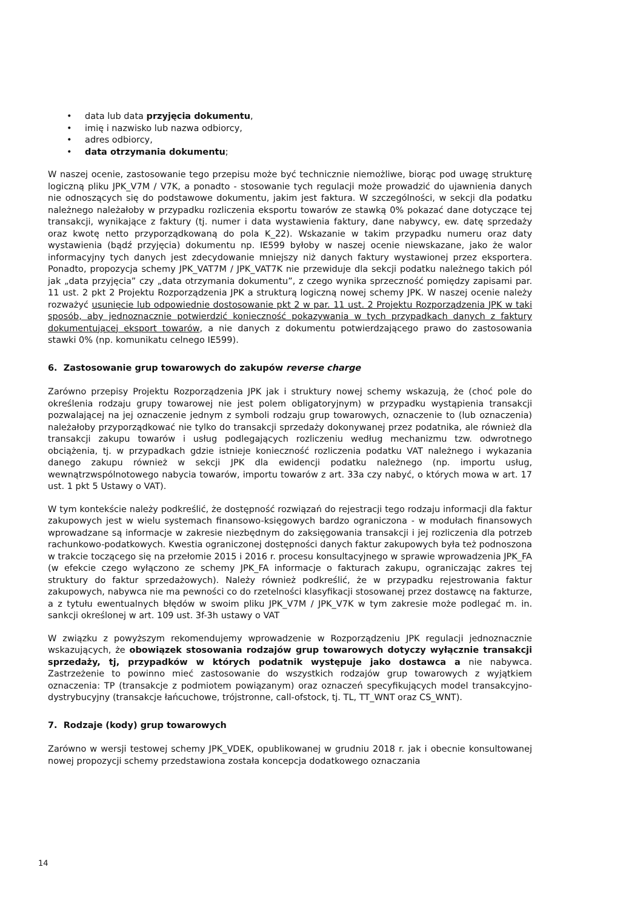• data lub data przyjęcia dokumentu,
• imię i nazwisko lub nazwa odbiorcy,
• adres odbiorcy,
• data otrzymania dokumentu;
W naszej ocenie, zastosowanie tego przepisu może być technicznie niemożliwe, biorąc pod uwagę strukturę logiczną pliku JPK_V7M / V7K, a ponadto - stosowanie tych regulacji może prowadzić do ujawnienia danych nie odnoszących się do podstawowe dokumentu, jakim jest faktura. W szczególności, w sekcji dla podatku należnego należałoby w przypadku rozliczenia eksportu towarów ze stawką 0% pokazać dane dotyczące tej transakcji, wynikające z faktury (tj. numer i data wystawienia faktury, dane nabywcy, ew. datę sprzedaży oraz kwotę netto przyporządkowaną do pola K_22). Wskazanie w takim przypadku numeru oraz daty wystawienia (bądź przyjęcia) dokumentu np. IE599 byłoby w naszej ocenie niewskazane, jako że walor informacyjny tych danych jest zdecydowanie mniejszy niż danych faktury wystawionej przez eksportera. Ponadto, propozycja schemy JPK_VAT7M / JPK_VAT7K nie przewiduje dla sekcji podatku należnego takich pól jak „data przyjęcia” czy „data otrzymania dokumentu”, z czego wynika sprzeczność pomiędzy zapisami par. 11 ust. 2 pkt 2 Projektu Rozporządzenia JPK a strukturą logiczną nowej schemy JPK. W naszej ocenie należy rozważyć usunięcie lub odpowiednie dostosowanie pkt 2 w par. 11 ust. 2 Projektu Rozporządzenia JPK w taki sposób, aby jednoznacznie potwierdzić konieczność pokazywania w tych przypadkach danych z faktury dokumentującej eksport towarów, a nie danych z dokumentu potwierdzającego prawo do zastosowania stawki 0% (np. komunikatu celnego IE599).
6. Zastosowanie grup towarowych do zakupów reverse charge
Zarówno przepisy Projektu Rozporządzenia JPK jak i struktury nowej schemy wskazują, że (choć pole do określenia rodzaju grupy towarowej nie jest polem obligatoryjnym) w przypadku wystąpienia transakcji pozwalającej na jej oznaczenie jednym z symboli rodzaju grup towarowych, oznaczenie to (lub oznaczenia) należałoby przyporządkować nie tylko do transakcji sprzedaży dokonywanej przez podatnika, ale również dla transakcji zakupu towarów i usług podlegających rozliczeniu według mechanizmu tzw. odwrotnego obciążenia, tj. w przypadkach gdzie istnieje konieczność rozliczenia podatku VAT należnego i wykazania danego zakupu również w sekcji JPK dla ewidencji podatku należnego (np. importu usług, wewnątrzwspólnotowego nabycia towarów, importu towarów z art. 33a czy nabyć, o których mowa w art. 17 ust. 1 pkt 5 Ustawy o VAT).
W tym kontekście należy podkreślić, że dostępność rozwiązań do rejestracji tego rodzaju informacji dla faktur zakupowych jest w wielu systemach finansowo-księgowych bardzo ograniczona - w modułach finansowych wprowadzane są informacje w zakresie niezbędnym do zaksięgowania transakcji i jej rozliczenia dla potrzeb rachunkowo-podatkowych. Kwestia ograniczonej dostępności danych faktur zakupowych była też podnoszona w trakcie toczącego się na przełomie 2015 i 2016 r. procesu konsultacyjnego w sprawie wprowadzenia JPK_FA (w efekcie czego wyłączono ze schemy JPK_FA informacje o fakturach zakupu, ograniczając zakres tej struktury do faktur sprzedażowych). Należy również podkreślić, że w przypadku rejestrowania faktur zakupowych, nabywca nie ma pewności co do rzetelności klasyfikacji stosowanej przez dostawcę na fakturze, a z tytułu ewentualnych błędów w swoim pliku JPK_V7M / JPK_V7K w tym zakresie może podlegać m. in. sankcji określonej w art. 109 ust. 3f-3h ustawy o VAT
W związku z powyższym rekomendujemy wprowadzenie w Rozporządzeniu JPK regulacji jednoznacznie wskazujących, że obowiązek stosowania rodzajów grup towarowych dotyczy wyłącznie transakcji sprzedaży, tj, przypadków w których podatnik występuje jako dostawca a nie nabywca. Zastrzeżenie to powinno mieć zastosowanie do wszystkich rodzajów grup towarowych z wyjątkiem oznaczenia: TP (transakcje z podmiotem powiązanym) oraz oznaczeń specyfikujących model transakcyjno-dystrybucyjny (transakcje łańcuchowe, trójstronne, call-ofstock, tj. TL, TT_WNT oraz CS_WNT).
7. Rodzaje (kody) grup towarowych
Zarówno w wersji testowej schemy JPK_VDEK, opublikowanej w grudniu 2018 r. jak i obecnie konsultowanej nowej propozycji schemy przedstawiona została koncepcja dodatkowego oznaczania
14